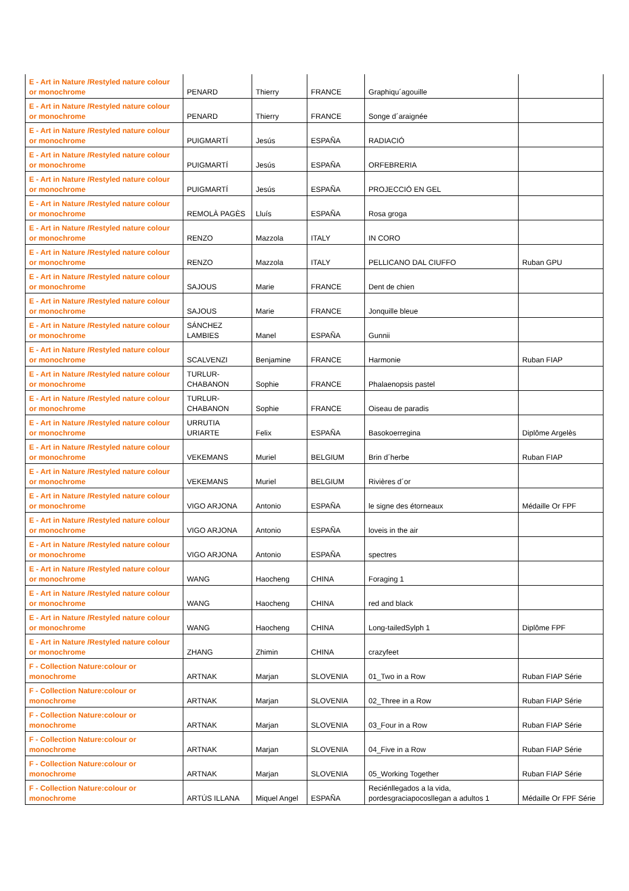| E - Art in Nature /Restyled nature colour or monochrome | PENARD | Thierry | FRANCE | Graphiqu´agouille | |
| E - Art in Nature /Restyled nature colour or monochrome | PENARD | Thierry | FRANCE | Songe d´araignée | |
| E - Art in Nature /Restyled nature colour or monochrome | PUIGMARTÍ | Jesús | ESPAÑA | RADIACIÓ | |
| E - Art in Nature /Restyled nature colour or monochrome | PUIGMARTÍ | Jesús | ESPAÑA | ORFEBRERIA | |
| E - Art in Nature /Restyled nature colour or monochrome | PUIGMARTÍ | Jesús | ESPAÑA | PROJECCIÓ EN GEL | |
| E - Art in Nature /Restyled nature colour or monochrome | REMOLÀ PAGÈS | Lluís | ESPAÑA | Rosa groga | |
| E - Art in Nature /Restyled nature colour or monochrome | RENZO | Mazzola | ITALY | IN CORO | |
| E - Art in Nature /Restyled nature colour or monochrome | RENZO | Mazzola | ITALY | PELLICANO DAL CIUFFO | Ruban GPU |
| E - Art in Nature /Restyled nature colour or monochrome | SAJOUS | Marie | FRANCE | Dent de chien | |
| E - Art in Nature /Restyled nature colour or monochrome | SAJOUS | Marie | FRANCE | Jonquille bleue | |
| E - Art in Nature /Restyled nature colour or monochrome | SÁNCHEZ LAMBIES | Manel | ESPAÑA | Gunnii | |
| E - Art in Nature /Restyled nature colour or monochrome | SCALVENZI | Benjamine | FRANCE | Harmonie | Ruban FIAP |
| E - Art in Nature /Restyled nature colour or monochrome | TURLUR-CHABANON | Sophie | FRANCE | Phalaenopsis pastel | |
| E - Art in Nature /Restyled nature colour or monochrome | TURLUR-CHABANON | Sophie | FRANCE | Oiseau de paradis | |
| E - Art in Nature /Restyled nature colour or monochrome | URRUTIA URIARTE | Felix | ESPAÑA | Basokoerregina | Diplôme Argelès |
| E - Art in Nature /Restyled nature colour or monochrome | VEKEMANS | Muriel | BELGIUM | Brin d´herbe | Ruban FIAP |
| E - Art in Nature /Restyled nature colour or monochrome | VEKEMANS | Muriel | BELGIUM | Rivières d´or | |
| E - Art in Nature /Restyled nature colour or monochrome | VIGO ARJONA | Antonio | ESPAÑA | le signe des étorneaux | Médaille Or FPF |
| E - Art in Nature /Restyled nature colour or monochrome | VIGO ARJONA | Antonio | ESPAÑA | loveis in the air | |
| E - Art in Nature /Restyled nature colour or monochrome | VIGO ARJONA | Antonio | ESPAÑA | spectres | |
| E - Art in Nature /Restyled nature colour or monochrome | WANG | Haocheng | CHINA | Foraging 1 | |
| E - Art in Nature /Restyled nature colour or monochrome | WANG | Haocheng | CHINA | red and black | |
| E - Art in Nature /Restyled nature colour or monochrome | WANG | Haocheng | CHINA | Long-tailedSylph 1 | Diplôme FPF |
| E - Art in Nature /Restyled nature colour or monochrome | ZHANG | Zhimin | CHINA | crazyfeet | |
| F - Collection Nature:colour or monochrome | ARTNAK | Marjan | SLOVENIA | 01_Two in a Row | Ruban FIAP Série |
| F - Collection Nature:colour or monochrome | ARTNAK | Marjan | SLOVENIA | 02_Three in a Row | Ruban FIAP Série |
| F - Collection Nature:colour or monochrome | ARTNAK | Marjan | SLOVENIA | 03_Four in a Row | Ruban FIAP Série |
| F - Collection Nature:colour or monochrome | ARTNAK | Marjan | SLOVENIA | 04_Five in a Row | Ruban FIAP Série |
| F - Collection Nature:colour or monochrome | ARTNAK | Marjan | SLOVENIA | 05_Working Together | Ruban FIAP Série |
| F - Collection Nature:colour or monochrome | ARTÚS ILLANA | Miquel Angel | ESPAÑA | Reciénllegados a la vida, pordesgraciapocosllegan a adultos 1 | Médaille Or FPF Série |